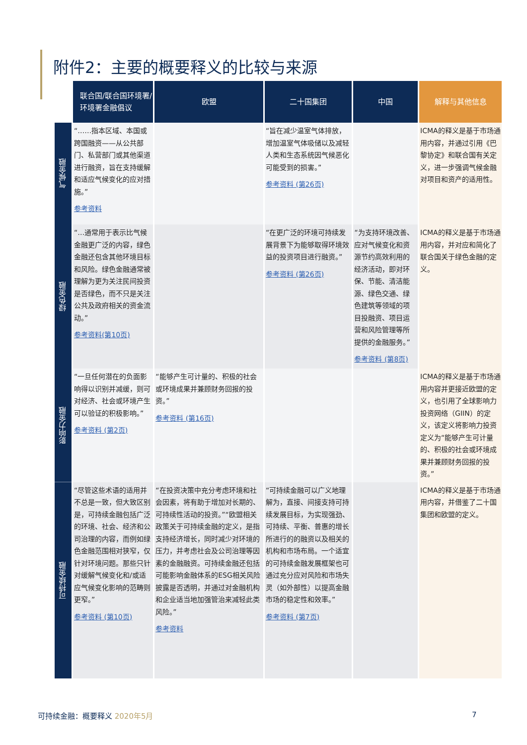附件2：主要的概要释义的比较与来源
| | 联合国/联合国环境署/环境署金融倡议 | 欧盟 | 二十国集团 | 中国 | 解释与其他信息 |
| 气候金融 | “……指本区域、本国或跨国融资——从公共部门、私营部门或其他渠道进行融资，旨在支持缓解和适应气候变化的应对措施。” 参考资料 | | “旨在减少温室气体排放，增加温室气体吸储以及减轻人类和生态系统因气候恶化可能受到的损害。” 参考资料 (第26页) | | ICMA的释义是基于市场通用内容，并通过引用《巴黎协定》和联合国有关定义，进一步强调气候金融对项目和资产的适用性。 |
| 绿色金融 | “…通常用于表示比气候金融更广泛的内容，绿色金融还包含其他环境目标和风险。绿色金融通常被理解为更为关注民间投资是否绿色，而不只是关注公共及政府相关的资金流动。” 参考资料(第10页) | | “在更广泛的环境可持续发展背景下为能够取得环境效益的投资项目进行融资。” 参考资料 (第26页) | “为支持环境改善、应对气候变化和资源节约高效利用的经济活动，即对环保、节能、清洁能源、绿色交通、绿色建筑等领域的项目投融资、项目运营和风险管理等所提供的金融服务。” 参考资料 (第8页) | ICMA的释义是基于市场通用内容，并对应和简化了联合国关于绿色金融的定义。 |
| 影响力金融 | “一旦任何潜在的负面影响得以识别并减缓，则可对经济、社会或环境产生可以验证的积极影响。” 参考资料 (第2页) | “能够产生可计量的、积极的社会或环境成果并兼顾财务回报的投资。” 参考资料 (第16页) | | | ICMA的释义是基于市场通用内容并更接近欧盟的定义，也引用了全球影响力投资网络（GIIN）的定义，该定义将影响力投资定义为“能够产生可计量的、积极的社会或环境成果并兼顾财务回报的投资。” |
| 可持续金融 | “尽管这些术语的适用并不总是一致，但大致区别是，可持续金融包括广泛的环境、社会、经济和公司治理的内容，而例如绿色金融范围相对狭窄，仅针对环境问题。那些只针对缓解气候变化和/或适应气候变化影响的范畴则更窄。” 参考资料 (第10页) | “在投资决策中充分考虑环境和社会因素，将有助于增加对长期的、可持续性活动的投资。”“欧盟相关政策关于可持续金融的定义，是指支持经济增长，同时减少对环境的压力，并考虑社会及公司治理等因素的金融融资。可持续金融还包括可能影响金融体系的ESG相关风险披露是否透明，并通过对金融机构和企业适当地加强管治来减轻此类风险。” 参考资料 | “可持续金融可以广义地理解为，直接、间接支持可持续发展目标，为实现强劲、可持续、平衡、普惠的增长所进行的的融资以及相关的机构和市场布局。一个适宜的可持续金融发展框架也可通过充分应对风险和市场失灵（如外部性）以提高金融市场的稳定性和效率。” 参考资料 (第7页) | | ICMA的释义是基于市场通用内容，并借鉴了二十国集团和欧盟的定义。 |
可持续金融：概要释义 2020年5月 7